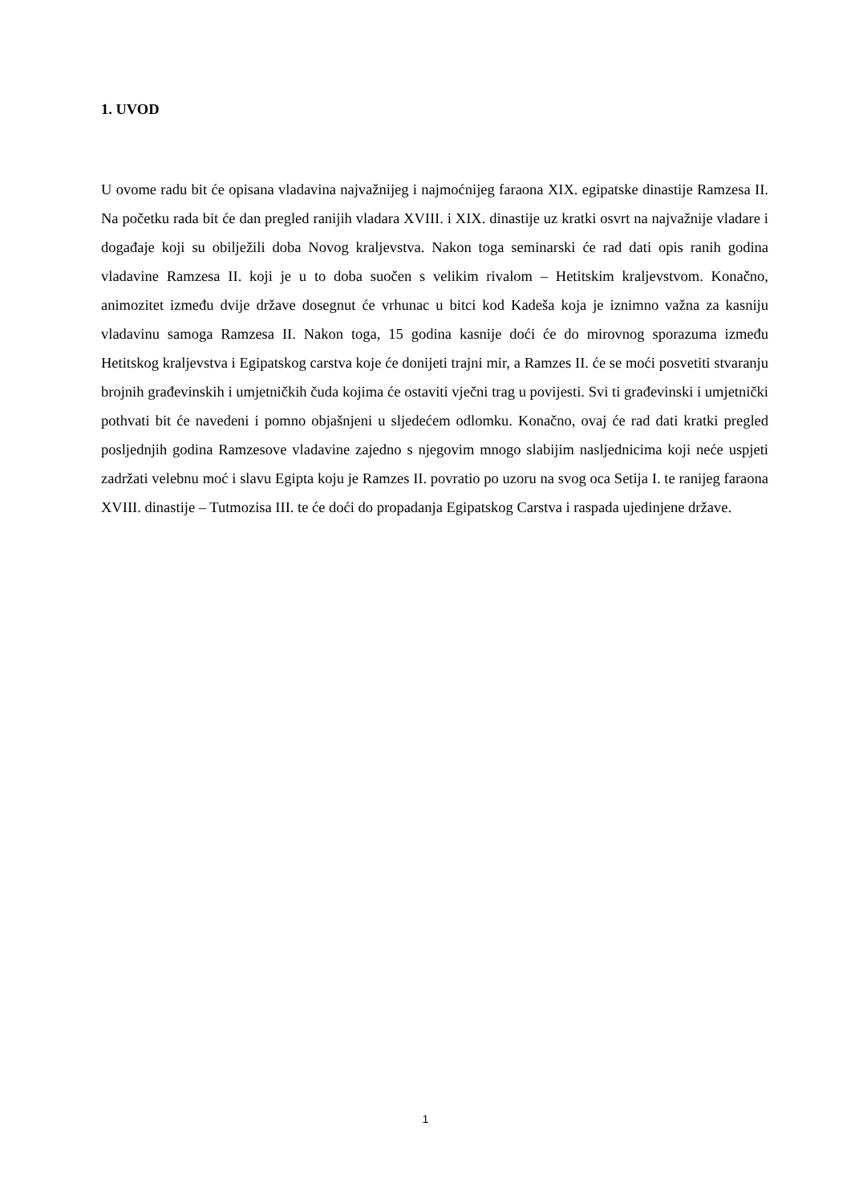1. UVOD
U ovome radu bit će opisana vladavina najvažnijeg i najmoćnijeg faraona XIX. egipatske dinastije Ramzesa II. Na početku rada bit će dan pregled ranijih vladara XVIII. i XIX. dinastije uz kratki osvrt na najvažnije vladare i događaje koji su obilježili doba Novog kraljevstva. Nakon toga seminarski će rad dati opis ranih godina vladavine Ramzesa II. koji je u to doba suočen s velikim rivalom – Hetitskim kraljevstvom. Konačno, animozitet između dvije države dosegnut će vrhunac u bitci kod Kadeša koja je iznimno važna za kasniju vladavinu samoga Ramzesa II. Nakon toga, 15 godina kasnije doći će do mirovnog sporazuma između Hetitskog kraljevstva i Egipatskog carstva koje će donijeti trajni mir, a Ramzes II. će se moći posvetiti stvaranju brojnih građevinskih i umjetničkih čuda kojima će ostaviti vječni trag u povijesti. Svi ti građevinski i umjetnički pothvati bit će navedeni i pomno objašnjeni u sljedećem odlomku. Konačno, ovaj će rad dati kratki pregled posljednjih godina Ramzesove vladavine zajedno s njegovim mnogo slabijim nasljednicima koji neće uspjeti zadržati velebnu moć i slavu Egipta koju je Ramzes II. povratio po uzoru na svog oca Setija I. te ranijeg faraona XVIII. dinastije – Tutmozisa III. te će doći do propadanja Egipatskog Carstva i raspada ujedinjene države.
1